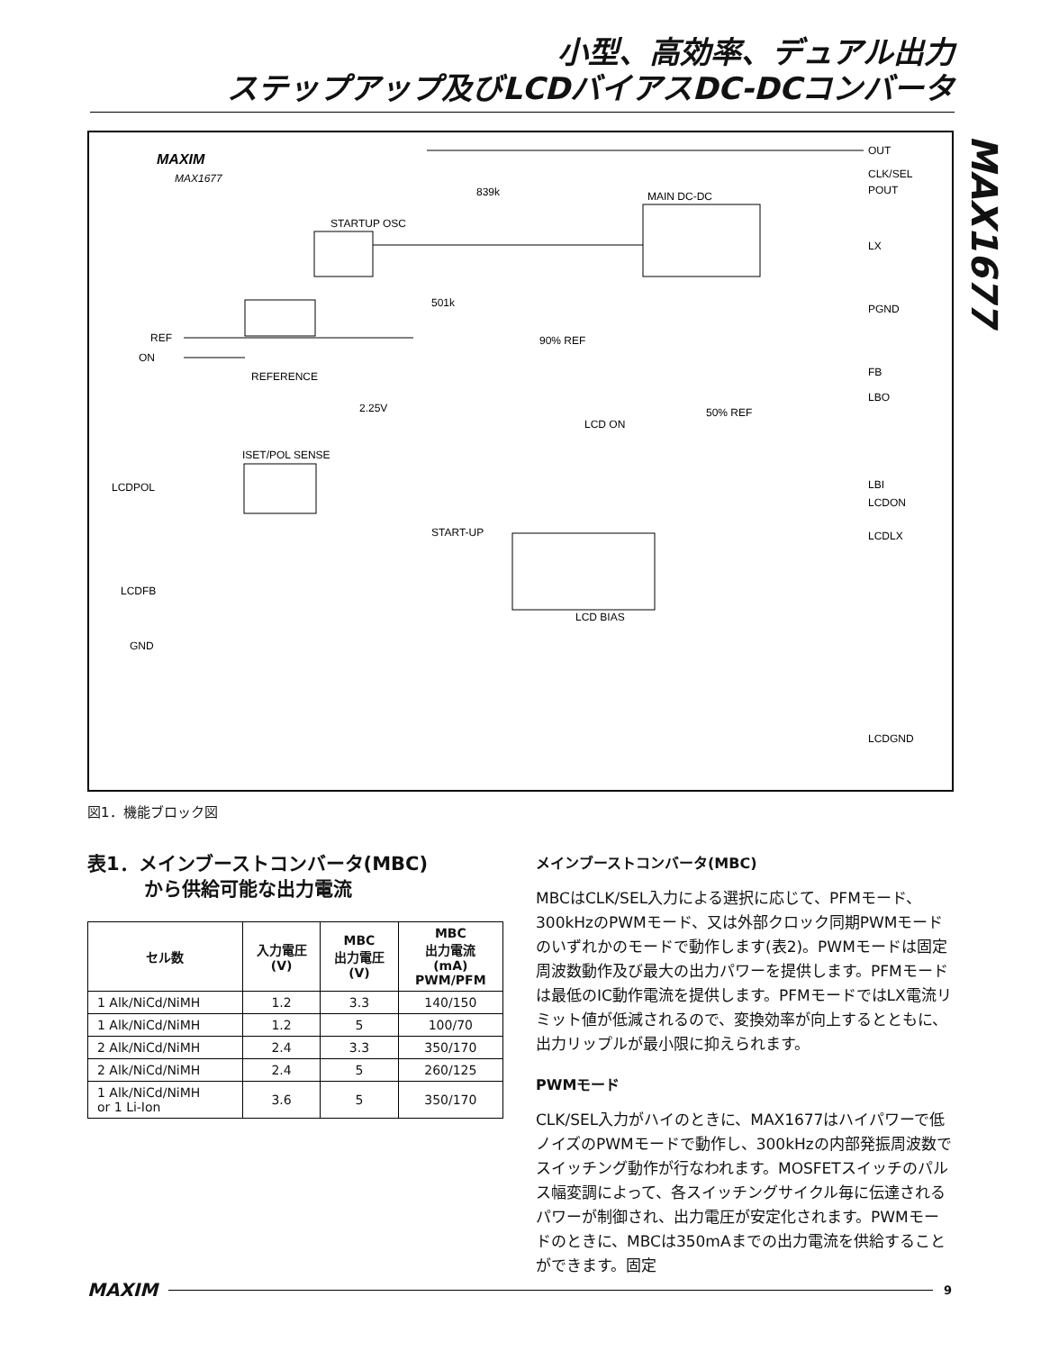小型、高効率、デュアル出力
ステップアップ及びLCDバイアスDC-DCコンバータ
MAX1677
MAXIM
MAX1677
STARTUP OSC
MAIN DC-DC
REFERENCE
ISET/POL SENSE
LCD BIAS
REF
ON
LCDPOL
LCDFB
GND
OUT
CLK/SEL
POUT
LX
PGND
FB
LBO
LBI
LCDON
LCDLX
LCDGND
839k
501k
90% REF
2.25V
50% REF
LCD ON
START-UP
図1．機能ブロック図
表1．メインブーストコンバータ(MBC)
　　　から供給可能な出力電流
| セル数 | 入力電圧 (V) | MBC 出力電圧 (V) | MBC 出力電流 (mA) PWM/PFM |
| --- | --- | --- | --- |
| 1 Alk/NiCd/NiMH | 1.2 | 3.3 | 140/150 |
| 1 Alk/NiCd/NiMH | 1.2 | 5 | 100/70 |
| 2 Alk/NiCd/NiMH | 2.4 | 3.3 | 350/170 |
| 2 Alk/NiCd/NiMH | 2.4 | 5 | 260/125 |
| 1 Alk/NiCd/NiMH or 1 Li-Ion | 3.6 | 5 | 350/170 |
メインブーストコンバータ(MBC)
MBCはCLK/SEL入力による選択に応じて、PFMモード、300kHzのPWMモード、又は外部クロック同期PWMモードのいずれかのモードで動作します(表2)。PWMモードは固定周波数動作及び最大の出力パワーを提供します。PFMモードは最低のIC動作電流を提供します。PFMモードではLX電流リミット値が低減されるので、変換効率が向上するとともに、出力リップルが最小限に抑えられます。
PWMモード
CLK/SEL入力がハイのときに、MAX1677はハイパワーで低ノイズのPWMモードで動作し、300kHzの内部発振周波数でスイッチング動作が行なわれます。MOSFETスイッチのパルス幅変調によって、各スイッチングサイクル毎に伝達されるパワーが制御され、出力電圧が安定化されます。PWMモードのときに、MBCは350mAまでの出力電流を供給することができます。固定
MAXIM 9